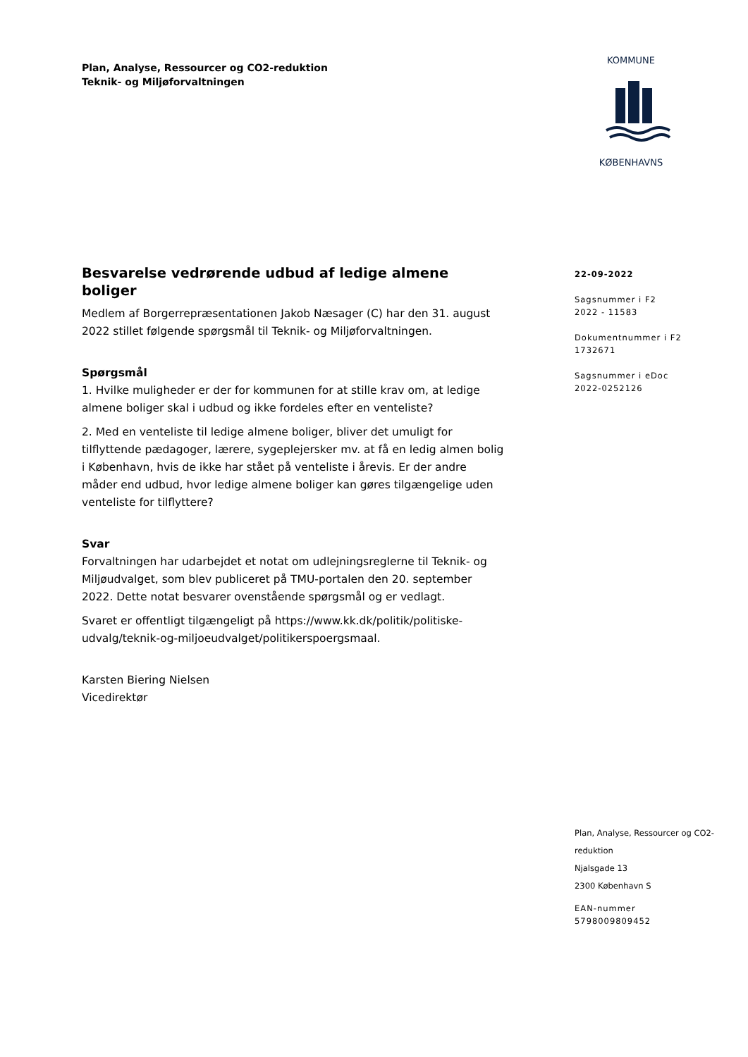Plan, Analyse, Ressourcer og CO2-reduktion
Teknik- og Miljøforvaltningen
KOMMUNE
KØBENHAVNS
Besvarelse vedrørende udbud af ledige almene boliger
Medlem af Borgerrepræsentationen Jakob Næsager (C) har den 31. august 2022 stillet følgende spørgsmål til Teknik- og Miljøforvaltningen.
Spørgsmål
1. Hvilke muligheder er der for kommunen for at stille krav om, at ledige almene boliger skal i udbud og ikke fordeles efter en venteliste?
2. Med en venteliste til ledige almene boliger, bliver det umuligt for tilflyttende pædagoger, lærere, sygeplejersker mv. at få en ledig almen bolig i København, hvis de ikke har stået på venteliste i årevis. Er der andre måder end udbud, hvor ledige almene boliger kan gøres tilgængelige uden venteliste for tilflyttere?
Svar
Forvaltningen har udarbejdet et notat om udlejningsreglerne til Teknik- og Miljøudvalget, som blev publiceret på TMU-portalen den 20. september 2022. Dette notat besvarer ovenstående spørgsmål og er vedlagt.
Svaret er offentligt tilgængeligt på https://www.kk.dk/politik/politiske-udvalg/teknik-og-miljoeudvalget/politikerspoergsmaal.
Karsten Biering Nielsen
Vicedirektør
22-09-2022
Sagsnummer i F2
2022 - 11583
Dokumentnummer i F2
1732671
Sagsnummer i eDoc
2022-0252126
Plan, Analyse, Ressourcer og CO2-reduktion
Njalsgade 13
2300 København S
EAN-nummer
5798009809452